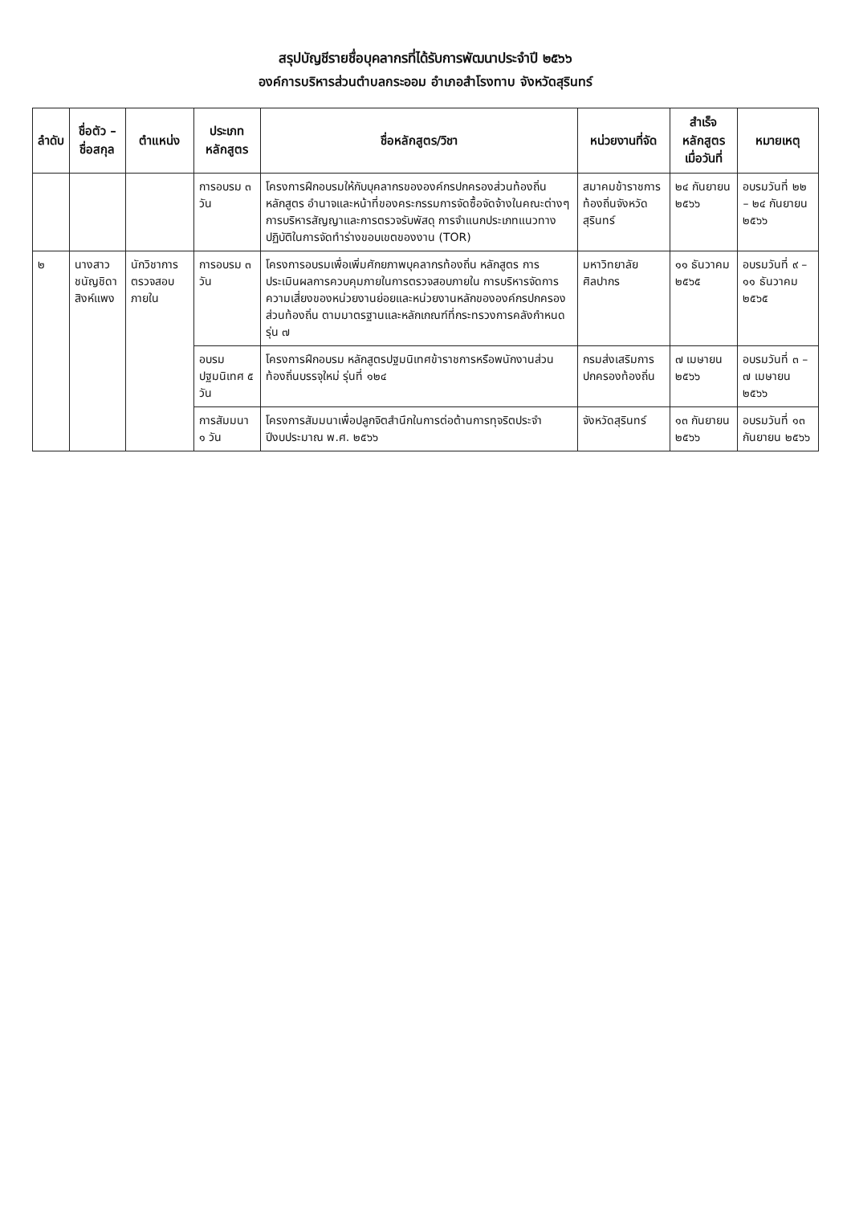สรุปบัญชีรายชื่อบุคลากรที่ได้รับการพัฒนาประจำปี ๒๕๖๖
องค์การบริหารส่วนตำบลกระออม อำเภอสำโรงทาบ จังหวัดสุรินทร์
| ลำดับ | ชื่อตัว – ชื่อสกุล | ตำแหน่ง | ประเภทหลักสูตร | ชื่อหลักสูตร/วิชา | หน่วยงานที่จัด | สำเร็จหลักสูตร เมื่อวันที่ | หมายเหตุ |
| --- | --- | --- | --- | --- | --- | --- | --- |
| | | | การอบรม ๓ วัน | โครงการฝึกอบรมให้กับบุคลากรขององค์กรปกครองส่วนท้องถิ่น หลักสูตร อำนาจและหน้าที่ของคระกรรมการจัดซื้อจัดจ้างในคณะต่างๆ การบริหารสัญญาและการตรวจรับพัสดุ การจำแนกประเภทแนวทางปฏิบัติในการจัดทำร่างขอบเขตของงาน (TOR) | สมาคมข้าราชการท้องถิ่นจังหวัดสุรินทร์ | ๒๔ กันยายน ๒๕๖๖ | อบรมวันที่ ๒๒ – ๒๔ กันยายน ๒๕๖๖ |
| ๒ | นางสาวชนัญชิดา สิงห์แพง | นักวิชาการตรวจสอบภายใน | การอบรม ๓ วัน | โครงการอบรมเพื่อเพิ่มศักยภาพบุคลากรท้องถิ่น หลักสูตร การประเมินผลการควบคุมภายในการตรวจสอบภายใน การบริหารจัดการความเสี่ยงของหน่วยงานย่อยและหน่วยงานหลักขององค์กรปกครองส่วนท้องถิ่น ตามมาตรฐานและหลักเกณฑ์ที่กระทรวงการคลังกำหนด รุ่น ๗ | มหาวิทยาลัยศิลปากร | ๑๑ ธันวาคม ๒๕๖๕ | อบรมวันที่ ๙ – ๑๑ ธันวาคม ๒๕๖๕ |
| | | | อบรมปฐมนิเทศ ๕ วัน | โครงการฝึกอบรม หลักสูตรปฐมนิเทศข้าราชการหรือพนักงานส่วนท้องถิ่นบรรจุใหม่ รุ่นที่ ๑๒๔ | กรมส่งเสริมการปกครองท้องถิ่น | ๗ เมษายน ๒๕๖๖ | อบรมวันที่ ๓ – ๗ เมษายน ๒๕๖๖ |
| | | | การสัมมนา ๑ วัน | โครงการสัมมนาเพื่อปลูกจิตสำนึกในการต่อต้านการทุจริตประจำปีงบประมาณ พ.ศ. ๒๕๖๖ | จังหวัดสุรินทร์ | ๑๓ กันยายน ๒๕๖๖ | อบรมวันที่ ๑๓ กันยายน ๒๕๖๖ |